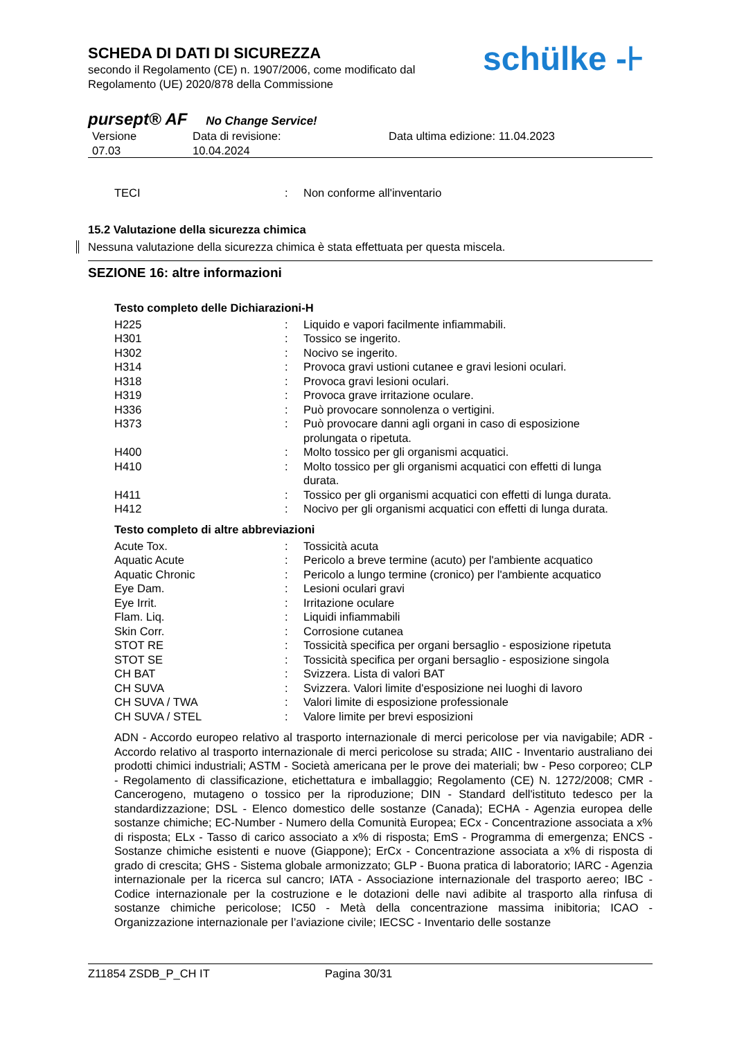SCHEDA DI DATI DI SICUREZZA
secondo il Regolamento (CE) n. 1907/2006, come modificato dal
Regolamento (UE) 2020/878 della Commissione
schülke -⊦
pursept® AF No Change Service!
| Versione 07.03 | Data di revisione: 10.04.2024 | Data ultima edizione: 11.04.2023 |
| TECI | : | Non conforme all'inventario |
15.2 Valutazione della sicurezza chimica
Nessuna valutazione della sicurezza chimica è stata effettuata per questa miscela.
SEZIONE 16: altre informazioni
Testo completo delle Dichiarazioni-H
| H225 | : | Liquido e vapori facilmente infiammabili. |
| H301 | : | Tossico se ingerito. |
| H302 | : | Nocivo se ingerito. |
| H314 | : | Provoca gravi ustioni cutanee e gravi lesioni oculari. |
| H318 | : | Provoca gravi lesioni oculari. |
| H319 | : | Provoca grave irritazione oculare. |
| H336 | : | Può provocare sonnolenza o vertigini. |
| H373 | : | Può provocare danni agli organi in caso di esposizione prolungata o ripetuta. |
| H400 | : | Molto tossico per gli organismi acquatici. |
| H410 | : | Molto tossico per gli organismi acquatici con effetti di lunga durata. |
| H411 | : | Tossico per gli organismi acquatici con effetti di lunga durata. |
| H412 | : | Nocivo per gli organismi acquatici con effetti di lunga durata. |
Testo completo di altre abbreviazioni
| Acute Tox. | : | Tossicità acuta |
| Aquatic Acute | : | Pericolo a breve termine (acuto) per l'ambiente acquatico |
| Aquatic Chronic | : | Pericolo a lungo termine (cronico) per l'ambiente acquatico |
| Eye Dam. | : | Lesioni oculari gravi |
| Eye Irrit. | : | Irritazione oculare |
| Flam. Liq. | : | Liquidi infiammabili |
| Skin Corr. | : | Corrosione cutanea |
| STOT RE | : | Tossicità specifica per organi bersaglio - esposizione ripetuta |
| STOT SE | : | Tossicità specifica per organi bersaglio - esposizione singola |
| CH BAT | : | Svizzera. Lista di valori BAT |
| CH SUVA | : | Svizzera. Valori limite d'esposizione nei luoghi di lavoro |
| CH SUVA / TWA | : | Valori limite di esposizione professionale |
| CH SUVA / STEL | : | Valore limite per brevi esposizioni |
ADN - Accordo europeo relativo al trasporto internazionale di merci pericolose per via navigabile; ADR - Accordo relativo al trasporto internazionale di merci pericolose su strada; AIIC - Inventario australiano dei prodotti chimici industriali; ASTM - Società americana per le prove dei materiali; bw - Peso corporeo; CLP - Regolamento di classificazione, etichettatura e imballaggio; Regolamento (CE) N. 1272/2008; CMR - Cancerogeno, mutageno o tossico per la riproduzione; DIN - Standard dell'istituto tedesco per la standardizzazione; DSL - Elenco domestico delle sostanze (Canada); ECHA - Agenzia europea delle sostanze chimiche; EC-Number - Numero della Comunità Europea; ECx - Concentrazione associata a x% di risposta; ELx - Tasso di carico associato a x% di risposta; EmS - Programma di emergenza; ENCS - Sostanze chimiche esistenti e nuove (Giappone); ErCx - Concentrazione associata a x% di risposta di grado di crescita; GHS - Sistema globale armonizzato; GLP - Buona pratica di laboratorio; IARC - Agenzia internazionale per la ricerca sul cancro; IATA - Associazione internazionale del trasporto aereo; IBC - Codice internazionale per la costruzione e le dotazioni delle navi adibite al trasporto alla rinfusa di sostanze chimiche pericolose; IC50 - Metà della concentrazione massima inibitoria; ICAO - Organizzazione internazionale per l’aviazione civile; IECSC - Inventario delle sostanze
Z11854 ZSDB_P_CH IT Pagina 30/31